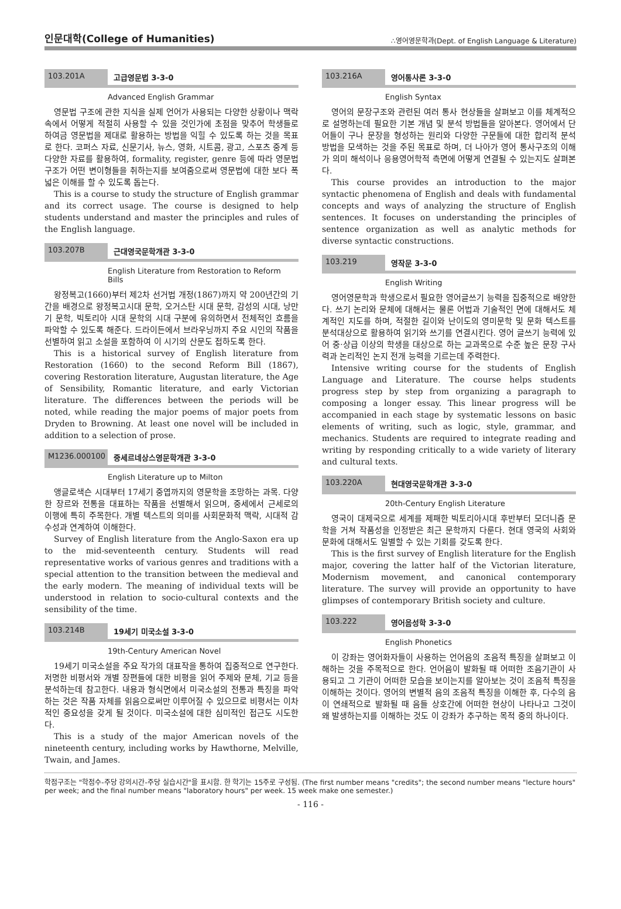인문대학(College of Humanities)
∴영어영문학과(Dept. of English Language & Literature)
103.201A 고급영문법 3-3-0
Advanced English Grammar
영문법 구조에 관한 지식을 실제 언어가 사용되는 다양한 상황이나 맥락 속에서 어떻게 적절히 사용할 수 있을 것인가에 초점을 맞추어 학생들로 하여금 영문법을 제대로 활용하는 방법을 익힐 수 있도록 하는 것을 목표로 한다. 코퍼스 자료, 신문기사, 뉴스, 영화, 시트콤, 광고, 스포츠 중계 등 다양한 자료를 활용하여, formality, register, genre 등에 따라 영문법 구조가 어떤 변이형들을 취하는지를 보여줌으로써 영문법에 대한 보다 폭넓은 이해를 할 수 있도록 돕는다.
This is a course to study the structure of English grammar and its correct usage. The course is designed to help students understand and master the principles and rules of the English language.
103.207B 근대영국문학개관 3-3-0
English Literature from Restoration to Reform Bills
왕정복고(1660)부터 제2차 선거법 개정(1867)까지 약 200년간의 기간을 배경으로 왕정복고시대 문학, 오거스탄 시대 문학, 감성의 시대, 낭만기 문학, 빅토리아 시대 문학의 시대 구분에 유의하면서 전체적인 흐름을 파악할 수 있도록 해준다. 드라이든에서 브라우닝까지 주요 시인의 작품을 선별하여 읽고 소설을 포함하여 이 시기의 산문도 접하도록 한다.
This is a historical survey of English literature from Restoration (1660) to the second Reform Bill (1867), covering Restoration literature, Augustan literature, the Age of Sensibility, Romantic literature, and early Victorian literature. The differences between the periods will be noted, while reading the major poems of major poets from Dryden to Browning. At least one novel will be included in addition to a selection of prose.
M1236.000100 중세르네상스영문학개관 3-3-0
English Literature up to Milton
앵글로색슨 시대부터 17세기 중엽까지의 영문학을 조망하는 과목. 다양한 장르와 전통을 대표하는 작품을 선별해서 읽으며, 중세에서 근세로의 이행에 특히 주목한다. 개별 텍스트의 의미를 사회문화적 맥락, 시대적 감수성과 연계하여 이해한다.
Survey of English literature from the Anglo-Saxon era up to the mid-seventeenth century. Students will read representative works of various genres and traditions with a special attention to the transition between the medieval and the early modern. The meaning of individual texts will be understood in relation to socio-cultural contexts and the sensibility of the time.
103.214B 19세기 미국소설 3-3-0
19th-Century American Novel
19세기 미국소설을 주요 작가의 대표작을 통하여 집중적으로 연구한다. 저명한 비평서와 개별 장편들에 대한 비평을 읽어 주제와 문체, 기교 등을 분석하는데 참고한다. 내용과 형식면에서 미국소설의 전통과 특징을 파악하는 것은 작품 자체를 읽음으로써만 이루어질 수 있으므로 비평서는 이차적인 중요성을 갖게 될 것이다. 미국소설에 대한 심미적인 접근도 시도한다.
This is a study of the major American novels of the nineteenth century, including works by Hawthorne, Melville, Twain, and James.
103.216A 영어통사론 3-3-0
English Syntax
영어의 문장구조와 관련된 여러 통사 현상들을 살펴보고 이를 체계적으로 설명하는데 필요한 기본 개념 및 분석 방법들을 알아본다. 영어에서 단어들이 구나 문장을 형성하는 원리와 다양한 구문들에 대한 합리적 분석 방법을 모색하는 것을 주된 목표로 하며, 더 나아가 영어 통사구조의 이해가 의미 해석이나 응용영어학적 측면에 어떻게 연결될 수 있는지도 살펴본다.
This course provides an introduction to the major syntactic phenomena of English and deals with fundamental concepts and ways of analyzing the structure of English sentences. It focuses on understanding the principles of sentence organization as well as analytic methods for diverse syntactic constructions.
103.219 영작문 3-3-0
English Writing
영어영문학과 학생으로서 필요한 영어글쓰기 능력을 집중적으로 배양한다. 쓰기 논리와 문체에 대해서는 물론 어법과 기술적인 면에 대해서도 체계적인 지도를 하며, 적절한 길이와 난이도의 영미문학 및 문화 텍스트를 분석대상으로 활용하여 읽기와 쓰기를 연결시킨다. 영어 글쓰기 능력에 있어 중·상급 이상의 학생을 대상으로 하는 교과목으로 수준 높은 문장 구사력과 논리적인 논지 전개 능력을 기르는데 주력한다.
Intensive writing course for the students of English Language and Literature. The course helps students progress step by step from organizing a paragraph to composing a longer essay. This linear progress will be accompanied in each stage by systematic lessons on basic elements of writing, such as logic, style, grammar, and mechanics. Students are required to integrate reading and writing by responding critically to a wide variety of literary and cultural texts.
103.220A 현대영국문학개관 3-3-0
20th-Century English Literature
영국이 대제국으로 세계를 제패한 빅토리아시대 후반부터 모더니즘 문학을 거쳐 작품성을 인정받은 최근 문학까지 다룬다. 현대 영국의 사회와 문화에 대해서도 일별할 수 있는 기회를 갖도록 한다.
This is the first survey of English literature for the English major, covering the latter half of the Victorian literature, Modernism movement, and canonical contemporary literature. The survey will provide an opportunity to have glimpses of contemporary British society and culture.
103.222 영어음성학 3-3-0
English Phonetics
이 강좌는 영어화자들이 사용하는 언어음의 조음적 특징을 살펴보고 이해하는 것을 주목적으로 한다. 언어음이 발화될 때 어떠한 조음기관이 사용되고 그 기관이 어떠한 모습을 보이는지를 알아보는 것이 조음적 특징을 이해하는 것이다. 영어의 변별적 음의 조음적 특징을 이해한 후, 다수의 음이 연쇄적으로 발화될 때 음들 상호간에 어떠한 현상이 나타나고 그것이 왜 발생하는지를 이해하는 것도 이 강좌가 추구하는 목적 중의 하나이다.
학점구조는 "학점수-주당 강의시간-주당 실습시간"을 표시함. 한 학기는 15주로 구성됨. (The first number means "credits"; the second number means "lecture hours" per week; and the final number means "laboratory hours" per week. 15 week make one semester.)
- 116 -